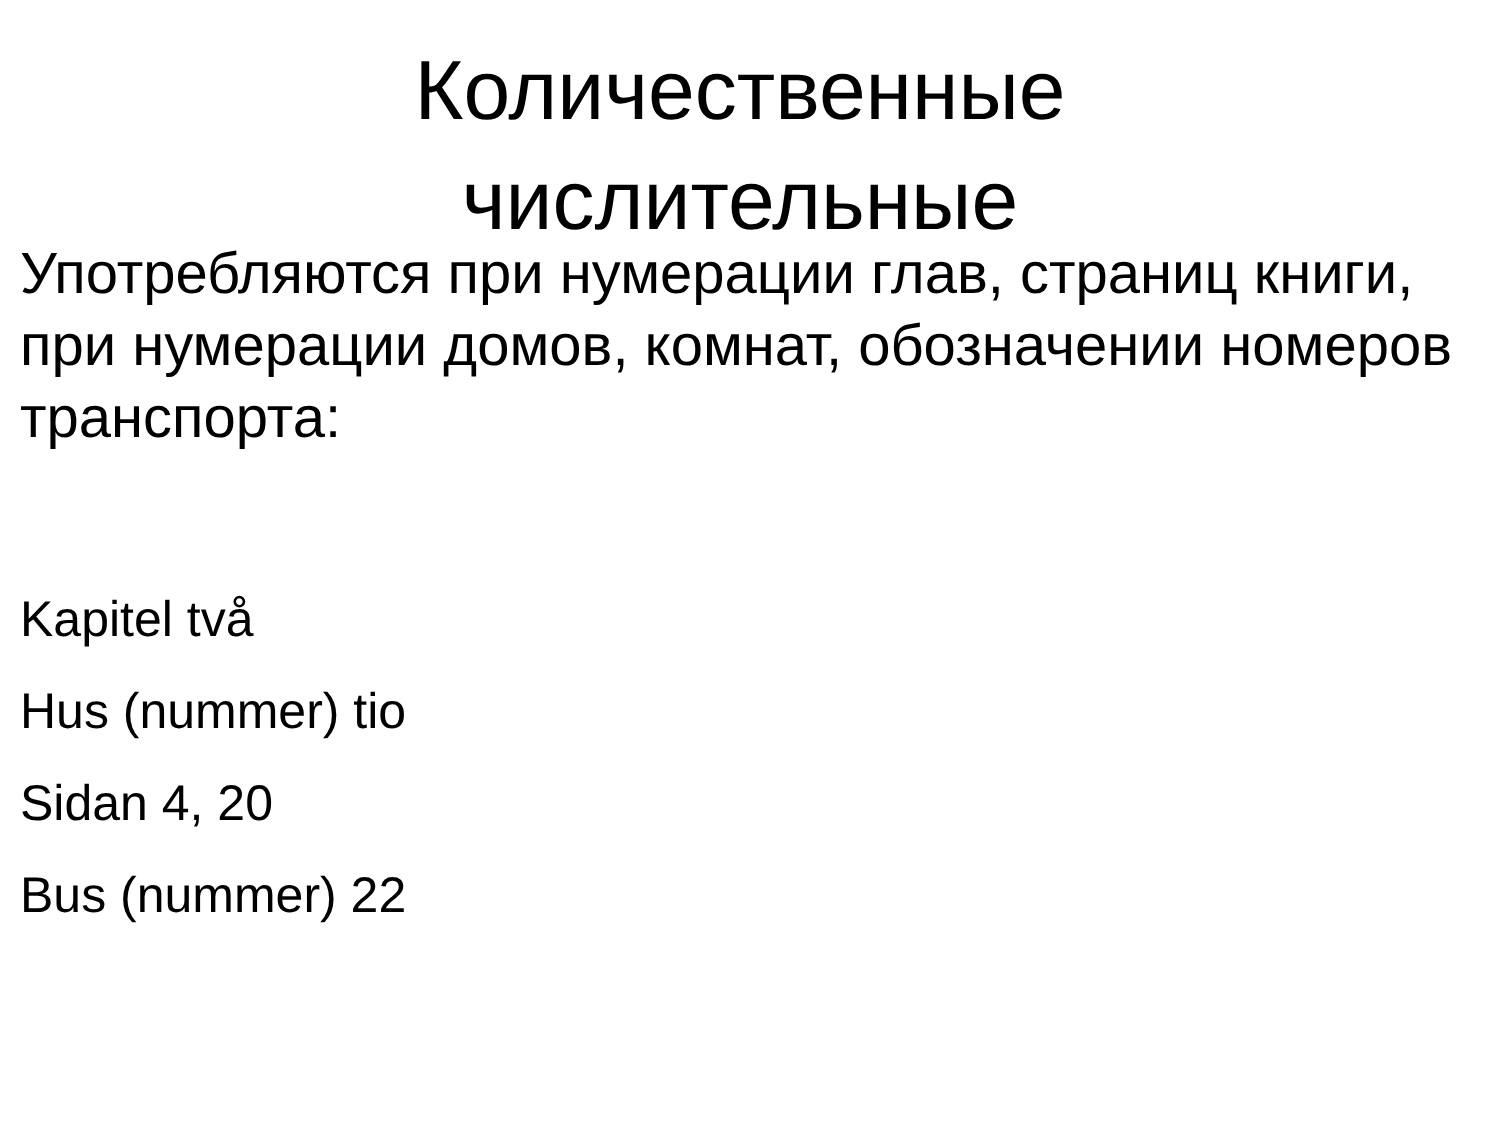Количественные числительные
Употребляются при нумерации глав, страниц книги, при нумерации домов, комнат, обозначении номеров транспорта:
Kapitel två
Hus (nummer) tio
Sidan 4, 20
Bus (nummer) 22